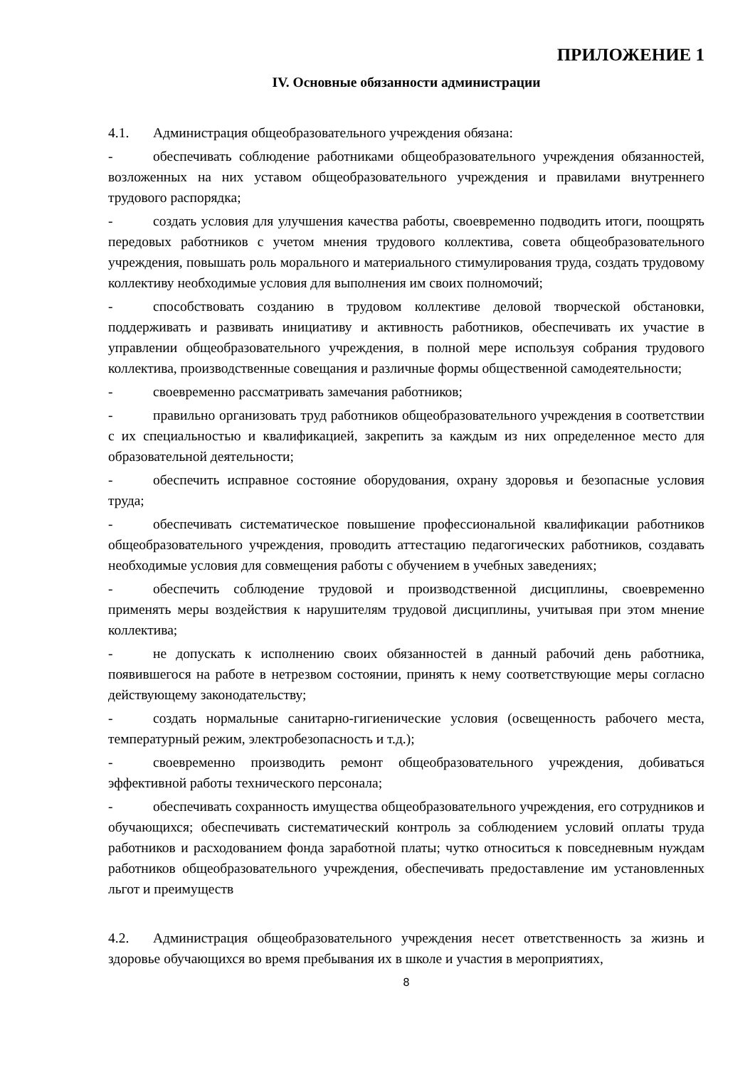ПРИЛОЖЕНИЕ 1
IV. Основные обязанности администрации
4.1. Администрация общеобразовательного учреждения обязана:
- обеспечивать соблюдение работниками общеобразовательного учреждения обязанностей, возложенных на них уставом общеобразовательного учреждения и правилами внутреннего трудового распорядка;
- создать условия для улучшения качества работы, своевременно подводить итоги, поощрять передовых работников с учетом мнения трудового коллектива, совета общеобразовательного учреждения, повышать роль морального и материального стимулирования труда, создать трудовому коллективу необходимые условия для выполнения им своих полномочий;
- способствовать созданию в трудовом коллективе деловой творческой обстановки, поддерживать и развивать инициативу и активность работников, обеспечивать их участие в управлении общеобразовательного учреждения, в полной мере используя собрания трудового коллектива, производственные совещания и различные формы общественной самодеятельности;
- своевременно рассматривать замечания работников;
- правильно организовать труд работников общеобразовательного учреждения в соответствии с их специальностью и квалификацией, закрепить за каждым из них определенное место для образовательной деятельности;
- обеспечить исправное состояние оборудования, охрану здоровья и безопасные условия труда;
- обеспечивать систематическое повышение профессиональной квалификации работников общеобразовательного учреждения, проводить аттестацию педагогических работников, создавать необходимые условия для совмещения работы с обучением в учебных заведениях;
- обеспечить соблюдение трудовой и производственной дисциплины, своевременно применять меры воздействия к нарушителям трудовой дисциплины, учитывая при этом мнение коллектива;
- не допускать к исполнению своих обязанностей в данный рабочий день работника, появившегося на работе в нетрезвом состоянии, принять к нему соответствующие меры согласно действующему законодательству;
- создать нормальные санитарно-гигиенические условия (освещенность рабочего места, температурный режим, электробезопасность и т.д.);
- своевременно производить ремонт общеобразовательного учреждения, добиваться эффективной работы технического персонала;
- обеспечивать сохранность имущества общеобразовательного учреждения, его сотрудников и обучающихся; обеспечивать систематический контроль за соблюдением условий оплаты труда работников и расходованием фонда заработной платы; чутко относиться к повседневным нуждам работников общеобразовательного учреждения, обеспечивать предоставление им установленных льгот и преимуществ
4.2. Администрация общеобразовательного учреждения несет ответственность за жизнь и здоровье обучающихся во время пребывания их в школе и участия в мероприятиях,
8